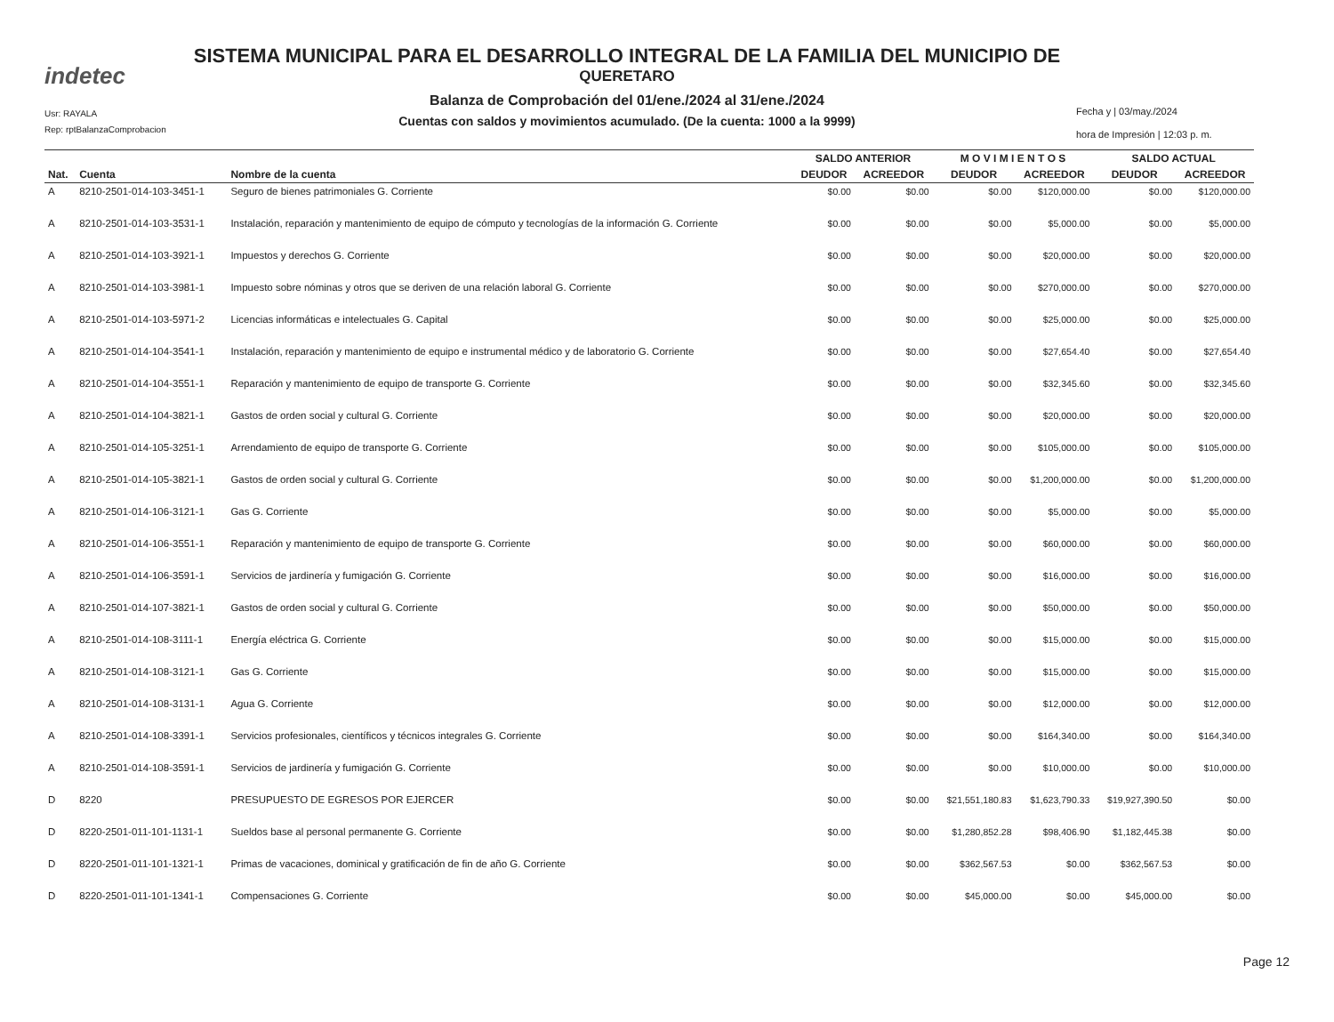indetec
Usr: RAYALA
Rep: rptBalanzaComprobacion
SISTEMA MUNICIPAL PARA EL DESARROLLO INTEGRAL DE LA FAMILIA DEL MUNICIPIO DE
QUERETARO
Balanza de Comprobación del 01/ene./2024 al 31/ene./2024
Cuentas con saldos y movimientos acumulado. (De la cuenta: 1000 a la 9999)
Fecha y | 03/may./2024
hora de Impresión | 12:03 p. m.
| | | | SALDO ANTERIOR | | M O V I M I E N T O S | | SALDO ACTUAL | |
| --- | --- | --- | --- | --- | --- | --- | --- | --- |
| Nat. | Cuenta | Nombre de la cuenta | DEUDOR | ACREEDOR | DEUDOR | ACREEDOR | DEUDOR | ACREEDOR |
| A | 8210-2501-014-103-3451-1 | Seguro de bienes patrimoniales G. Corriente | $0.00 | $0.00 | $0.00 | $120,000.00 | $0.00 | $120,000.00 |
| A | 8210-2501-014-103-3531-1 | Instalación, reparación y mantenimiento de equipo de cómputo y tecnologías de la información G. Corriente | $0.00 | $0.00 | $0.00 | $5,000.00 | $0.00 | $5,000.00 |
| A | 8210-2501-014-103-3921-1 | Impuestos y derechos G. Corriente | $0.00 | $0.00 | $0.00 | $20,000.00 | $0.00 | $20,000.00 |
| A | 8210-2501-014-103-3981-1 | Impuesto sobre nóminas y otros que se deriven de una relación laboral G. Corriente | $0.00 | $0.00 | $0.00 | $270,000.00 | $0.00 | $270,000.00 |
| A | 8210-2501-014-103-5971-2 | Licencias informáticas e intelectuales G. Capital | $0.00 | $0.00 | $0.00 | $25,000.00 | $0.00 | $25,000.00 |
| A | 8210-2501-014-104-3541-1 | Instalación, reparación y mantenimiento de equipo e instrumental médico y de laboratorio G. Corriente | $0.00 | $0.00 | $0.00 | $27,654.40 | $0.00 | $27,654.40 |
| A | 8210-2501-014-104-3551-1 | Reparación y mantenimiento de equipo de transporte G. Corriente | $0.00 | $0.00 | $0.00 | $32,345.60 | $0.00 | $32,345.60 |
| A | 8210-2501-014-104-3821-1 | Gastos de orden social y cultural G. Corriente | $0.00 | $0.00 | $0.00 | $20,000.00 | $0.00 | $20,000.00 |
| A | 8210-2501-014-105-3251-1 | Arrendamiento de equipo de transporte G. Corriente | $0.00 | $0.00 | $0.00 | $105,000.00 | $0.00 | $105,000.00 |
| A | 8210-2501-014-105-3821-1 | Gastos de orden social y cultural G. Corriente | $0.00 | $0.00 | $0.00 | $1,200,000.00 | $0.00 | $1,200,000.00 |
| A | 8210-2501-014-106-3121-1 | Gas G. Corriente | $0.00 | $0.00 | $0.00 | $5,000.00 | $0.00 | $5,000.00 |
| A | 8210-2501-014-106-3551-1 | Reparación y mantenimiento de equipo de transporte G. Corriente | $0.00 | $0.00 | $0.00 | $60,000.00 | $0.00 | $60,000.00 |
| A | 8210-2501-014-106-3591-1 | Servicios de jardinería y fumigación G. Corriente | $0.00 | $0.00 | $0.00 | $16,000.00 | $0.00 | $16,000.00 |
| A | 8210-2501-014-107-3821-1 | Gastos de orden social y cultural G. Corriente | $0.00 | $0.00 | $0.00 | $50,000.00 | $0.00 | $50,000.00 |
| A | 8210-2501-014-108-3111-1 | Energía eléctrica G. Corriente | $0.00 | $0.00 | $0.00 | $15,000.00 | $0.00 | $15,000.00 |
| A | 8210-2501-014-108-3121-1 | Gas G. Corriente | $0.00 | $0.00 | $0.00 | $15,000.00 | $0.00 | $15,000.00 |
| A | 8210-2501-014-108-3131-1 | Agua G. Corriente | $0.00 | $0.00 | $0.00 | $12,000.00 | $0.00 | $12,000.00 |
| A | 8210-2501-014-108-3391-1 | Servicios profesionales, científicos y técnicos integrales G. Corriente | $0.00 | $0.00 | $0.00 | $164,340.00 | $0.00 | $164,340.00 |
| A | 8210-2501-014-108-3591-1 | Servicios de jardinería y fumigación G. Corriente | $0.00 | $0.00 | $0.00 | $10,000.00 | $0.00 | $10,000.00 |
| D | 8220 | PRESUPUESTO DE EGRESOS POR EJERCER | $0.00 | $0.00 | $21,551,180.83 | $1,623,790.33 | $19,927,390.50 | $0.00 |
| D | 8220-2501-011-101-1131-1 | Sueldos base al personal permanente G. Corriente | $0.00 | $0.00 | $1,280,852.28 | $98,406.90 | $1,182,445.38 | $0.00 |
| D | 8220-2501-011-101-1321-1 | Primas de vacaciones, dominical y gratificación de fin de año G. Corriente | $0.00 | $0.00 | $362,567.53 | $0.00 | $362,567.53 | $0.00 |
| D | 8220-2501-011-101-1341-1 | Compensaciones G. Corriente | $0.00 | $0.00 | $45,000.00 | $0.00 | $45,000.00 | $0.00 |
Page 12